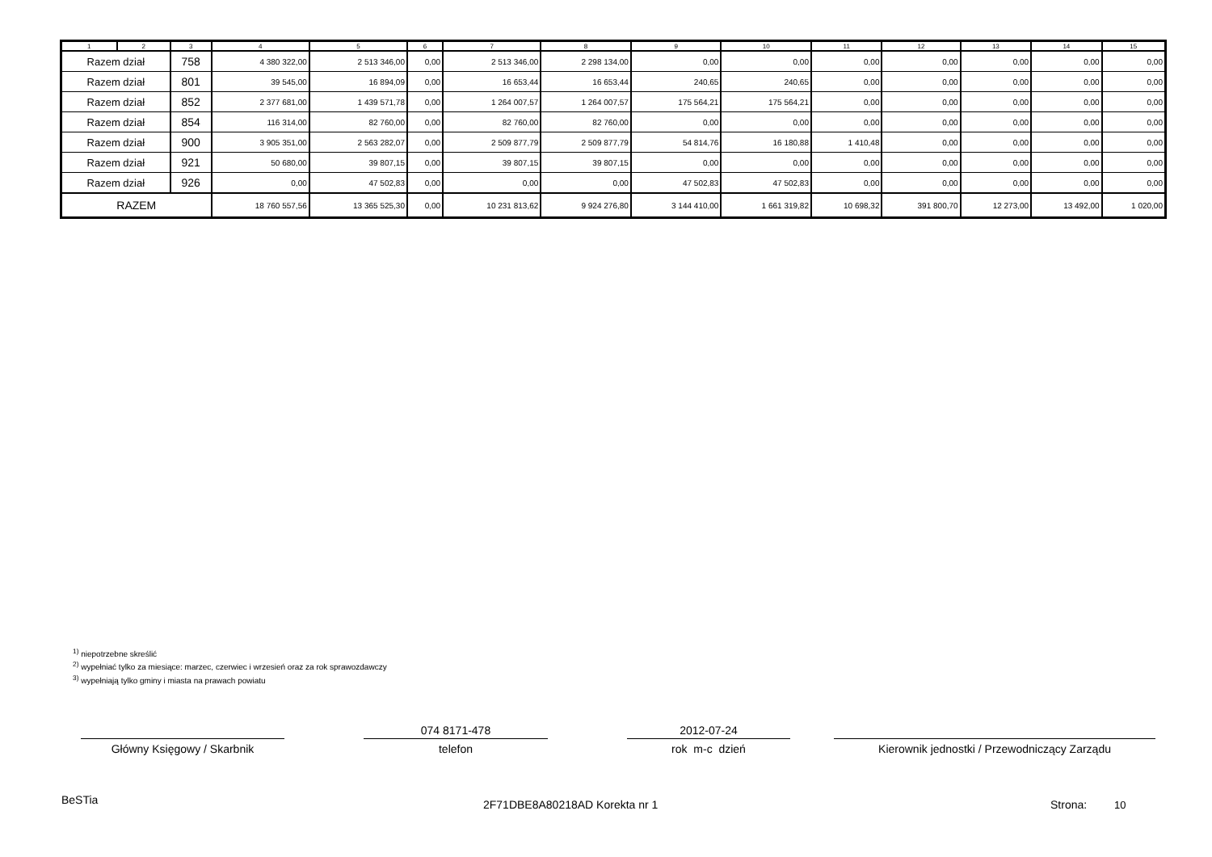| 1 | 2 | 3 | 4 | 5 | 6 | 7 | 8 | 9 | 10 | 11 | 12 | 13 | 14 | 15 |
| --- | --- | --- | --- | --- | --- | --- | --- | --- | --- | --- | --- | --- | --- | --- |
| Razem dział | | 758 | 4 380 322,00 | 2 513 346,00 | 0,00 | 2 513 346,00 | 2 298 134,00 | 0,00 | 0,00 | 0,00 | 0,00 | 0,00 | 0,00 | 0,00 |
| Razem dział | | 801 | 39 545,00 | 16 894,09 | 0,00 | 16 653,44 | 16 653,44 | 240,65 | 240,65 | 0,00 | 0,00 | 0,00 | 0,00 | 0,00 |
| Razem dział | | 852 | 2 377 681,00 | 1 439 571,78 | 0,00 | 1 264 007,57 | 1 264 007,57 | 175 564,21 | 175 564,21 | 0,00 | 0,00 | 0,00 | 0,00 | 0,00 |
| Razem dział | | 854 | 116 314,00 | 82 760,00 | 0,00 | 82 760,00 | 82 760,00 | 0,00 | 0,00 | 0,00 | 0,00 | 0,00 | 0,00 | 0,00 |
| Razem dział | | 900 | 3 905 351,00 | 2 563 282,07 | 0,00 | 2 509 877,79 | 2 509 877,79 | 54 814,76 | 16 180,88 | 1 410,48 | 0,00 | 0,00 | 0,00 | 0,00 |
| Razem dział | | 921 | 50 680,00 | 39 807,15 | 0,00 | 39 807,15 | 39 807,15 | 0,00 | 0,00 | 0,00 | 0,00 | 0,00 | 0,00 | 0,00 |
| Razem dział | | 926 | 0,00 | 47 502,83 | 0,00 | 0,00 | 0,00 | 47 502,83 | 47 502,83 | 0,00 | 0,00 | 0,00 | 0,00 | 0,00 |
| RAZEM | | | 18 760 557,56 | 13 365 525,30 | 0,00 | 10 231 813,62 | 9 924 276,80 | 3 144 410,00 | 1 661 319,82 | 10 698,32 | 391 800,70 | 12 273,00 | 13 492,00 | 1 020,00 |
<sup>1)</sup> niepotrzebne skreślić
<sup>2)</sup> wypełniać tylko za miesiące: marzec, czerwiec i wrzesień oraz za rok sprawozdawczy
<sup>3)</sup> wypełniają tylko gminy i miasta na prawach powiatu
Główny Księgowy / Skarbnik
074 8171-478
telefon
2012-07-24
rok m-c dzień
Kierownik jednostki / Przewodniczący Zarządu
BeSTia 2F71DBE8A80218AD Korekta nr 1 Strona: 10